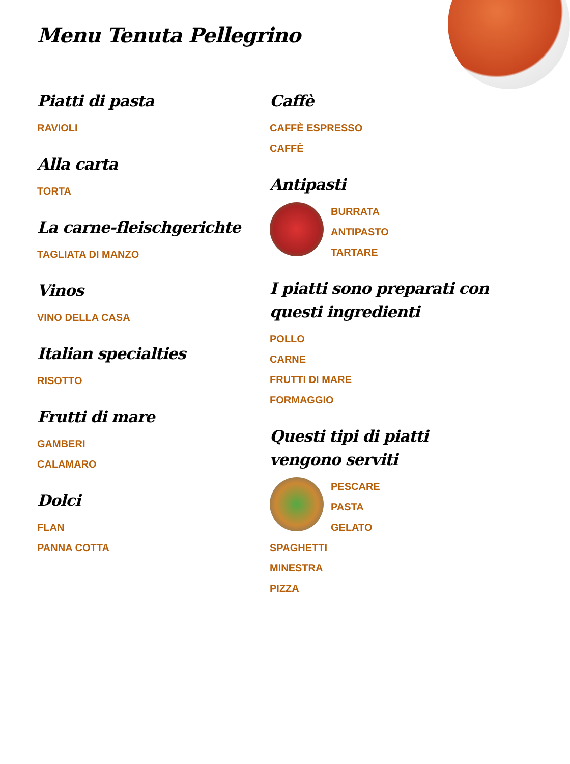Menu Tenuta Pellegrino
Piatti di pasta
RAVIOLI
Alla carta
TORTA
La carne-fleischgerichte
TAGLIATA DI MANZO
Vinos
VINO DELLA CASA
Italian specialties
RISOTTO
Frutti di mare
GAMBERI
CALAMARO
Dolci
FLAN
PANNA COTTA
Caffè
CAFFÈ ESPRESSO
CAFFÈ
Antipasti
BURRATA
ANTIPASTO
TARTARE
I piatti sono preparati con questi ingredienti
POLLO
CARNE
FRUTTI DI MARE
FORMAGGIO
Questi tipi di piatti vengono serviti
PESCARE
PASTA
GELATO
SPAGHETTI
MINESTRA
PIZZA